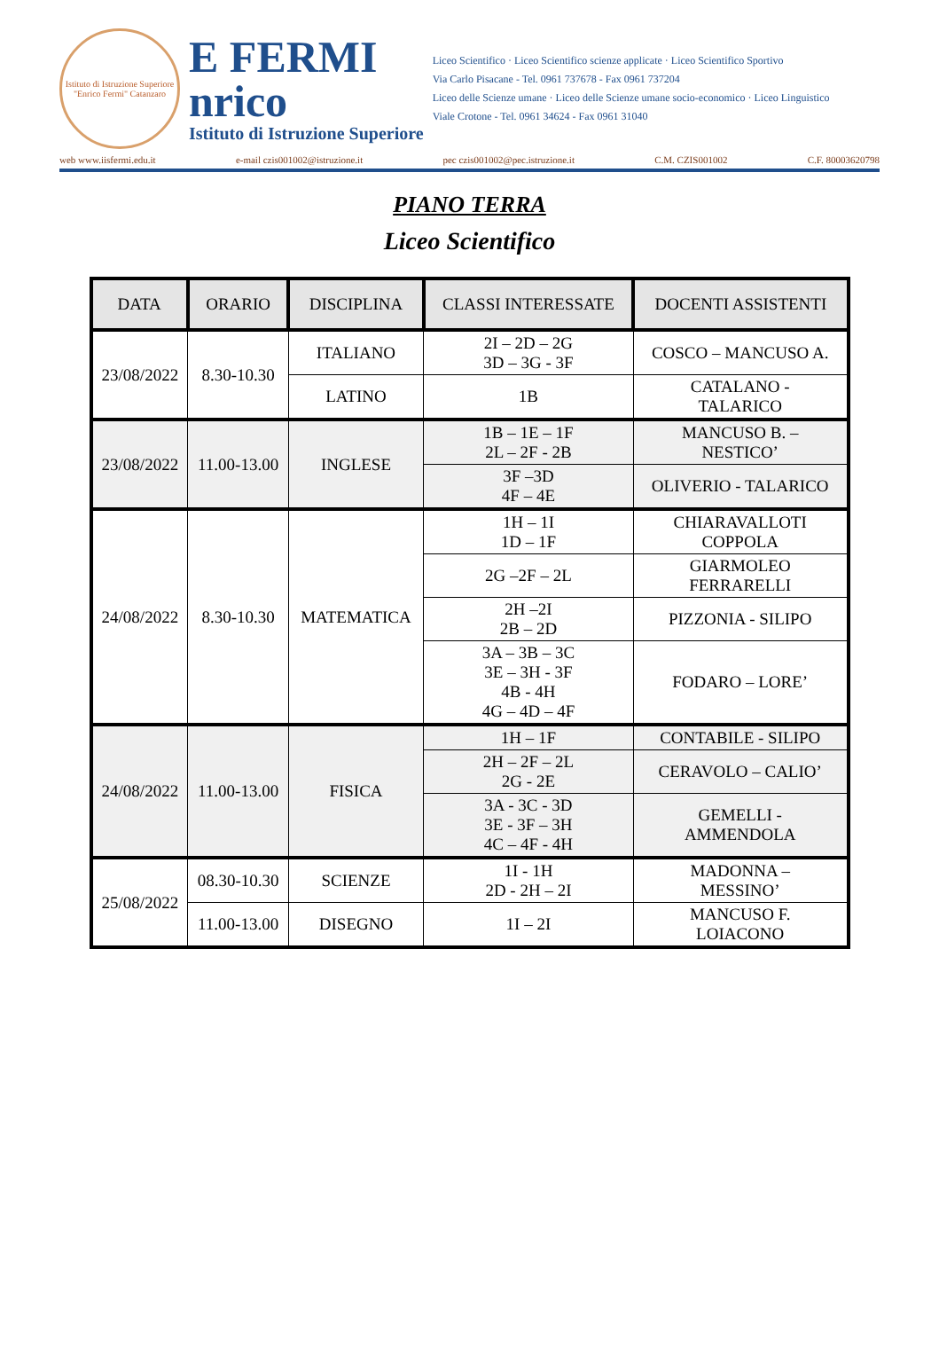Istituto di Istruzione Superiore "Enrico Fermi" Catanzaro
E FERMI
nrico
Istituto di Istruzione Superiore
Liceo Scientifico · Liceo Scientifico scienze applicate · Liceo Scientifico Sportivo
Via Carlo Pisacane - Tel. 0961 737678 - Fax 0961 737204
Liceo delle Scienze umane · Liceo delle Scienze umane socio-economico · Liceo Linguistico
Viale Crotone - Tel. 0961 34624 - Fax 0961 31040
web www.iisfermi.edu.it e-mail czis001002@istruzione.it pec czis001002@pec.istruzione.it C.M. CZIS001002 C.F. 80003620798
PIANO TERRA
Liceo Scientifico
| DATA | ORARIO | DISCIPLINA | CLASSI INTERESSATE | DOCENTI ASSISTENTI |
| --- | --- | --- | --- | --- |
| 23/08/2022 | 8.30-10.30 | ITALIANO | 2I – 2D – 2G 3D – 3G - 3F | COSCO – MANCUSO A. |
| | | LATINO | 1B | CATALANO - TALARICO |
| 23/08/2022 | 11.00-13.00 | INGLESE | 1B – 1E – 1F 2L – 2F - 2B | MANCUSO B. – NESTICO’ |
| | | | 3F –3D 4F – 4E | OLIVERIO - TALARICO |
| 24/08/2022 | 8.30-10.30 | MATEMATICA | 1H – 1I 1D – 1F | CHIARAVALLOTI COPPOLA |
| | | | 2G –2F – 2L | GIARMOLEO FERRARELLI |
| | | | 2H –2I 2B – 2D | PIZZONIA - SILIPO |
| | | | 3A – 3B – 3C 3E – 3H - 3F 4B - 4H 4G – 4D – 4F | FODARO – LORE’ |
| 24/08/2022 | 11.00-13.00 | FISICA | 1H – 1F | CONTABILE - SILIPO |
| | | | 2H – 2F – 2L 2G - 2E | CERAVOLO – CALIO’ |
| | | | 3A - 3C - 3D 3E - 3F – 3H 4C – 4F - 4H | GEMELLI - AMMENDOLA |
| 25/08/2022 | 08.30-10.30 | SCIENZE | 1I - 1H 2D - 2H – 2I | MADONNA – MESSINO’ |
| | 11.00-13.00 | DISEGNO | 1I – 2I | MANCUSO F. LOIACONO |